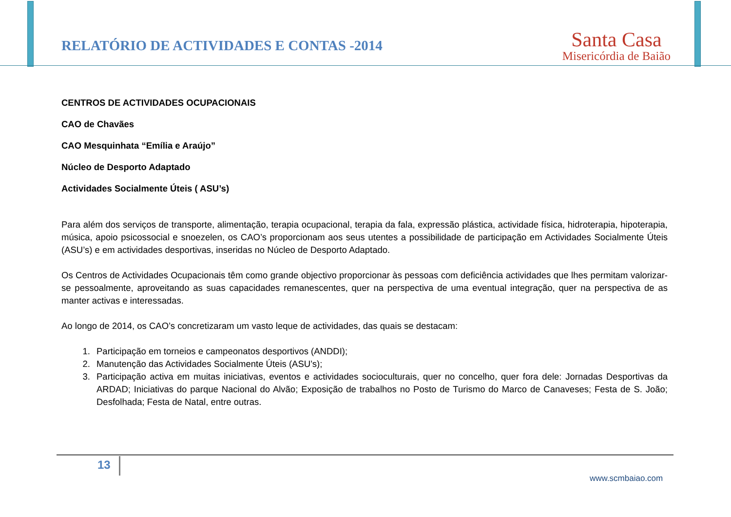RELATÓRIO DE ACTIVIDADES E CONTAS -2014
Santa Casa
Misericórdia de Baião
CENTROS DE ACTIVIDADES OCUPACIONAIS
CAO de Chavães
CAO Mesquinhata “Emília e Araújo”
Núcleo de Desporto Adaptado
Actividades Socialmente Úteis ( ASU’s)
Para além dos serviços de transporte, alimentação, terapia ocupacional, terapia da fala, expressão plástica, actividade física, hidroterapia, hipoterapia, música, apoio psicossocial e snoezelen, os CAO’s proporcionam aos seus utentes a possibilidade de participação em Actividades Socialmente Úteis (ASU’s) e em actividades desportivas, inseridas no Núcleo de Desporto Adaptado.
Os Centros de Actividades Ocupacionais têm como grande objectivo proporcionar às pessoas com deficiência actividades que lhes permitam valorizar-se pessoalmente, aproveitando as suas capacidades remanescentes, quer na perspectiva de uma eventual integração, quer na perspectiva de as manter activas e interessadas.
Ao longo de 2014, os CAO’s concretizaram um vasto leque de actividades, das quais se destacam:
1. Participação em torneios e campeonatos desportivos (ANDDI);
2. Manutenção das Actividades Socialmente Úteis (ASU’s);
3. Participação activa em muitas iniciativas, eventos e actividades socioculturais, quer no concelho, quer fora dele: Jornadas Desportivas da ARDAD; Iniciativas do parque Nacional do Alvão; Exposição de trabalhos no Posto de Turismo do Marco de Canaveses; Festa de S. João; Desfolhada; Festa de Natal, entre outras.
13
www.scmbaiao.com